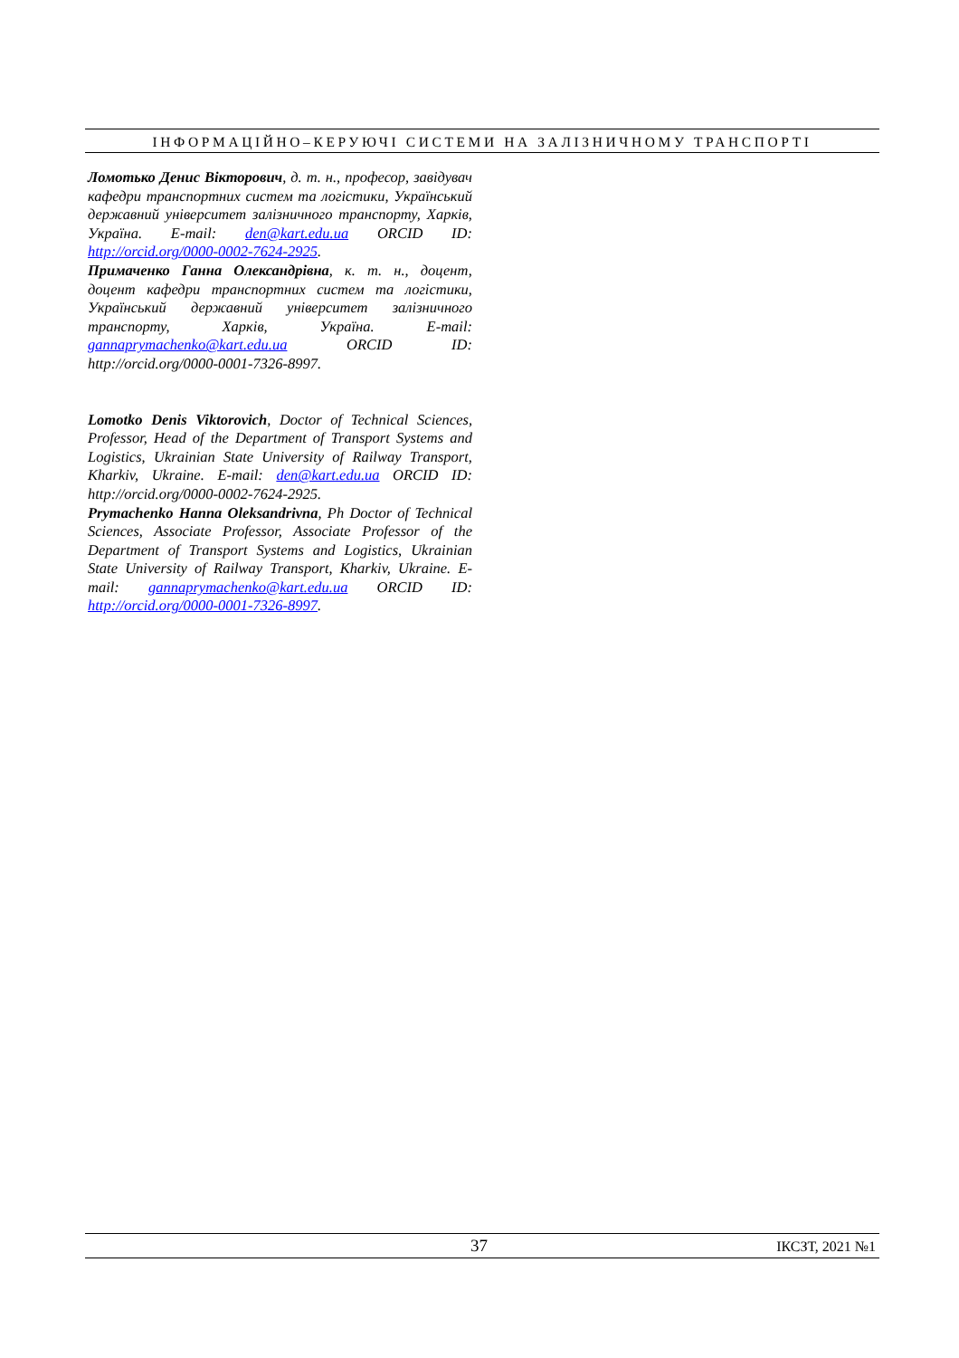ІНФОРМАЦІЙНО–КЕРУЮЧІ СИСТЕМИ НА ЗАЛІЗНИЧНОМУ ТРАНСПОРТІ
Ломотько Денис Вікторович, д. т. н., професор, завідувач кафедри транспортних систем та логістики, Український державний університет залізничного транспорту, Харків, Україна. E-mail: den@kart.edu.ua ORCID ID: http://orcid.org/0000-0002-7624-2925.
Примаченко Ганна Олександрівна, к. т. н., доцент, доцент кафедри транспортних систем та логістики, Український державний університет залізничного транспорту, Харків, Україна. E-mail: gannaprymachenko@kart.edu.ua ORCID ID: http://orcid.org/0000-0001-7326-8997.
Lomotko Denis Viktorovich, Doctor of Technical Sciences, Professor, Head of the Department of Transport Systems and Logistics, Ukrainian State University of Railway Transport, Kharkiv, Ukraine. E-mail: den@kart.edu.ua ORCID ID: http://orcid.org/0000-0002-7624-2925.
Prymachenko Hanna Oleksandrivna, Ph Doctor of Technical Sciences, Associate Professor, Associate Professor of the Department of Transport Systems and Logistics, Ukrainian State University of Railway Transport, Kharkiv, Ukraine. E-mail: gannaprymachenko@kart.edu.ua ORCID ID: http://orcid.org/0000-0001-7326-8997.
37 ІКСЗТ, 2021 №1